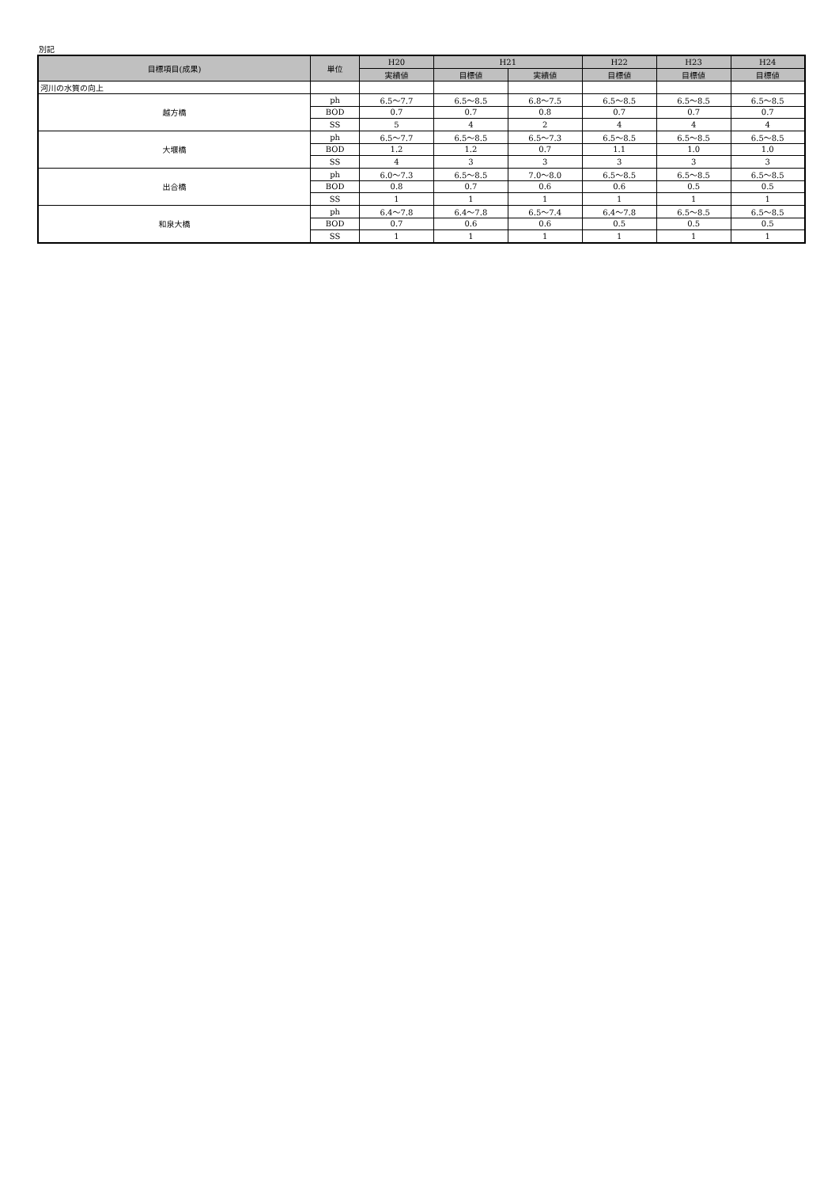別記
| 目標項目(成果) | 単位 | H20 | H21 | | H22 | H23 | H24 |
| --- | --- | --- | --- | --- | --- | --- | --- |
| | | 実績値 | 目標値 | 実績値 | 目標値 | 目標値 | 目標値 |
| 河川の水質の向上 | | | | | | | |
| 越方橋 | ph | 6.5～7.7 | 6.5～8.5 | 6.8～7.5 | 6.5～8.5 | 6.5～8.5 | 6.5～8.5 |
| | BOD | 0.7 | 0.7 | 0.8 | 0.7 | 0.7 | 0.7 |
| | SS | 5 | 4 | 2 | 4 | 4 | 4 |
| 大堰橋 | ph | 6.5～7.7 | 6.5～8.5 | 6.5～7.3 | 6.5～8.5 | 6.5～8.5 | 6.5～8.5 |
| | BOD | 1.2 | 1.2 | 0.7 | 1.1 | 1.0 | 1.0 |
| | SS | 4 | 3 | 3 | 3 | 3 | 3 |
| 出合橋 | ph | 6.0～7.3 | 6.5～8.5 | 7.0～8.0 | 6.5～8.5 | 6.5～8.5 | 6.5～8.5 |
| | BOD | 0.8 | 0.7 | 0.6 | 0.6 | 0.5 | 0.5 |
| | SS | 1 | 1 | 1 | 1 | 1 | 1 |
| 和泉大橋 | ph | 6.4～7.8 | 6.4～7.8 | 6.5～7.4 | 6.4～7.8 | 6.5～8.5 | 6.5～8.5 |
| | BOD | 0.7 | 0.6 | 0.6 | 0.5 | 0.5 | 0.5 |
| | SS | 1 | 1 | 1 | 1 | 1 | 1 |